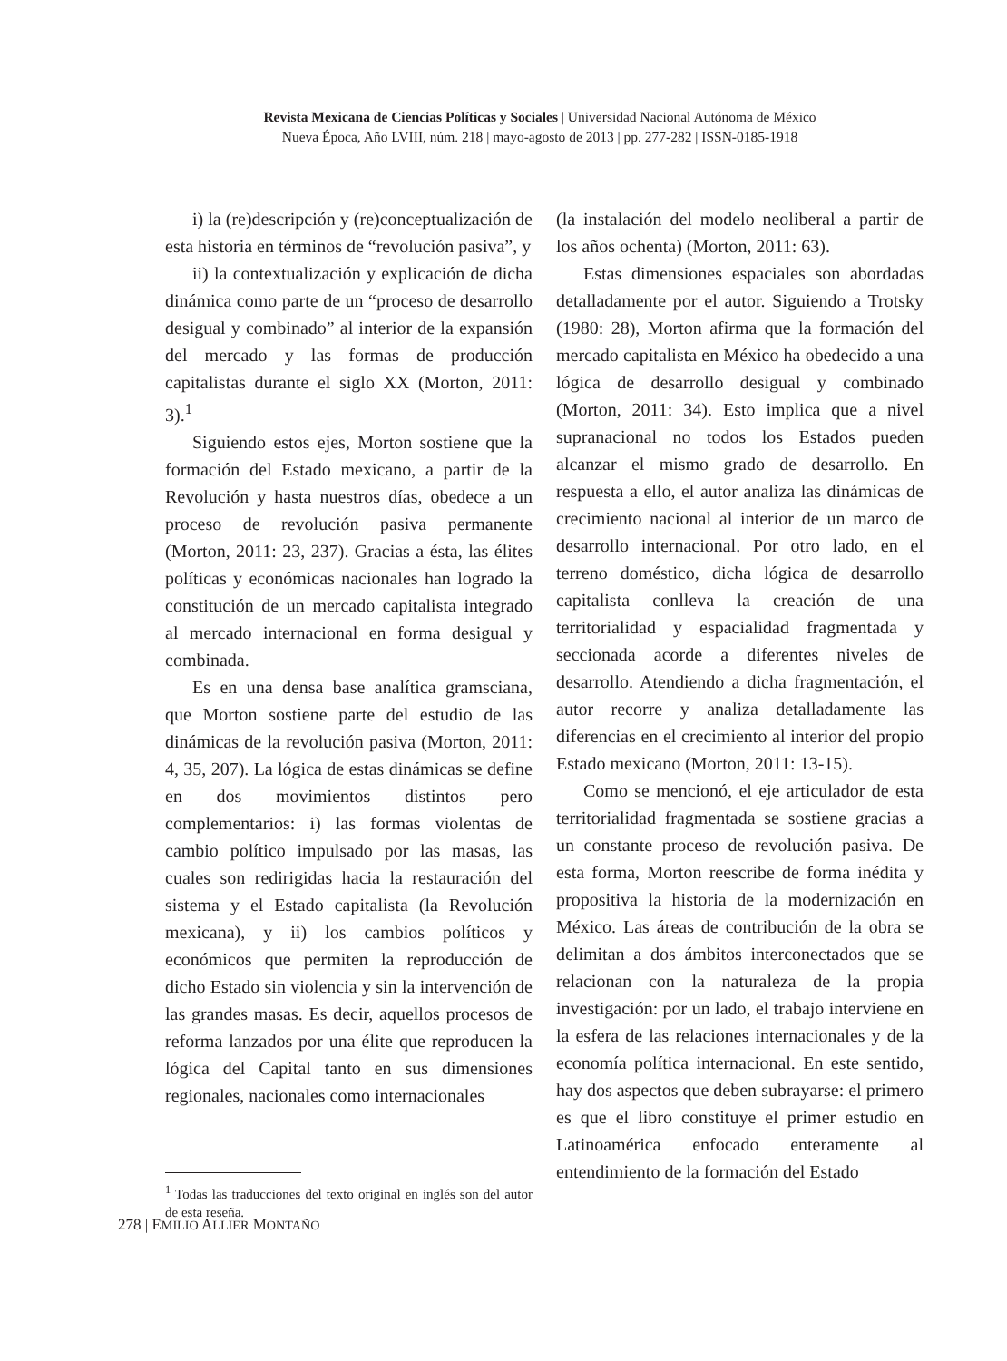Revista Mexicana de Ciencias Políticas y Sociales | Universidad Nacional Autónoma de México
Nueva Época, Año LVIII, núm. 218 | mayo-agosto de 2013 | pp. 277-282 | ISSN-0185-1918
i) la (re)descripción y (re)conceptualización de esta historia en términos de “revolución pasiva”, y
ii) la contextualización y explicación de dicha dinámica como parte de un “proceso de desarrollo desigual y combinado” al interior de la expansión del mercado y las formas de producción capitalistas durante el siglo XX (Morton, 2011: 3).<sup>1</sup>
Siguiendo estos ejes, Morton sostiene que la formación del Estado mexicano, a partir de la Revolución y hasta nuestros días, obedece a un proceso de revolución pasiva permanente (Morton, 2011: 23, 237). Gracias a ésta, las élites políticas y económicas nacionales han logrado la constitución de un mercado capitalista integrado al mercado internacional en forma desigual y combinada.
Es en una densa base analítica gramsciana, que Morton sostiene parte del estudio de las dinámicas de la revolución pasiva (Morton, 2011: 4, 35, 207). La lógica de estas dinámicas se define en dos movimientos distintos pero complementarios: i) las formas violentas de cambio político impulsado por las masas, las cuales son redirigidas hacia la restauración del sistema y el Estado capitalista (la Revolución mexicana), y ii) los cambios políticos y económicos que permiten la reproducción de dicho Estado sin violencia y sin la intervención de las grandes masas. Es decir, aquellos procesos de reforma lanzados por una élite que reproducen la lógica del Capital tanto en sus dimensiones regionales, nacionales como internacionales
<sup>1</sup> Todas las traducciones del texto original en inglés son del autor de esta reseña.
(la instalación del modelo neoliberal a partir de los años ochenta) (Morton, 2011: 63).
Estas dimensiones espaciales son abordadas detalladamente por el autor. Siguiendo a Trotsky (1980: 28), Morton afirma que la formación del mercado capitalista en México ha obedecido a una lógica de desarrollo desigual y combinado (Morton, 2011: 34). Esto implica que a nivel supranacional no todos los Estados pueden alcanzar el mismo grado de desarrollo. En respuesta a ello, el autor analiza las dinámicas de crecimiento nacional al interior de un marco de desarrollo internacional. Por otro lado, en el terreno doméstico, dicha lógica de desarrollo capitalista conlleva la creación de una territorialidad y espacialidad fragmentada y seccionada acorde a diferentes niveles de desarrollo. Atendiendo a dicha fragmentación, el autor recorre y analiza detalladamente las diferencias en el crecimiento al interior del propio Estado mexicano (Morton, 2011: 13-15).
Como se mencionó, el eje articulador de esta territorialidad fragmentada se sostiene gracias a un constante proceso de revolución pasiva. De esta forma, Morton reescribe de forma inédita y propositiva la historia de la modernización en México. Las áreas de contribución de la obra se delimitan a dos ámbitos interconectados que se relacionan con la naturaleza de la propia investigación: por un lado, el trabajo interviene en la esfera de las relaciones internacionales y de la economía política internacional. En este sentido, hay dos aspectos que deben subrayarse: el primero es que el libro constituye el primer estudio en Latinoamérica enfocado enteramente al entendimiento de la formación del Estado
278 | EMILIO ALLIER MONTAÑO